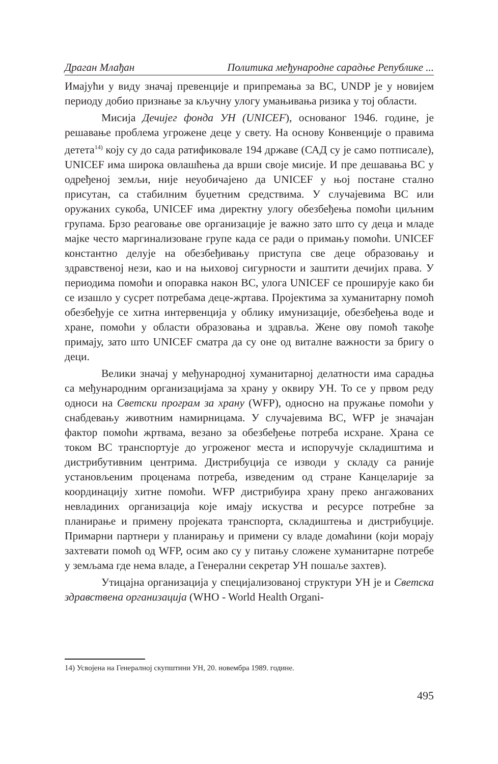Драган Млађан Политика међународне сарадње Републике ...
Имајући у виду значај превенције и припремања за ВС, UNDP је у новијем периоду добио признање за кључну улогу умањивања ризика у тој области.
Мисија Дечијег фонда УН (UNICEF), основаног 1946. године, је решавање проблема угрожене деце у свету. На основу Конвенције о правима детета<sup>14)</sup> коју су до сада ратификовале 194 државе (САД су је само потписале), UNICEF има широка овлашћења да врши своје мисије. И пре дешавања ВС у одређеној земљи, није неуобичајено да UNICEF у њој постане стално присутан, са стабилним буџетним средствима. У случајевима ВС или оружаних сукоба, UNICEF има директну улогу обезбеђења помоћи циљним групама. Брзо реаговање ове организације је важно зато што су деца и младе мајке често маргинализоване групе када се ради о примању помоћи. UNICEF константно делује на обезбеђивању приступа све деце образовању и здравственој нези, као и на њиховој сигурности и заштити дечијих права. У периодима помоћи и опоравка након ВС, улога UNICEF се проширује како би се изашло у сусрет потребама деце-жртава. Пројектима за хуманитарну помоћ обезбеђује се хитна интервенција у облику имунизације, обезбеђења воде и хране, помоћи у области образовања и здравља. Жене ову помоћ такође примају, зато што UNICEF сматра да су оне од виталне важности за бригу о деци.
Велики значај у међународној хуманитарној делатности има сарадња са међународним организацијама за храну у оквиру УН. То се у првом реду односи на Светски програм за храну (WFP), односно на пружање помоћи у снабдевању животним намирницама. У случајевима ВС, WFP је значајан фактор помоћи жртвама, везано за обезбеђење потреба исхране. Храна се током ВС транспортује до угроженог места и испоручује складиштима и дистрибутивним центрима. Дистрибуција се изводи у складу са раније установљеним проценама потреба, изведеним од стране Канцеларије за координацију хитне помоћи. WFP дистрибуира храну преко ангажованих невладиних организација које имају искуства и ресурсе потребне за планирање и примену пројеката транспорта, складиштења и дистрибуције. Примарни партнери у планирању и примени су владе домаћини (који морају захтевати помоћ од WFP, осим ако су у питању сложене хуманитарне потребе у земљама где нема владе, а Генерални секретар УН пошаље захтев).
Утицајна организација у специјализованој структури УН је и Светска здравствена организација (WHO - World Health Organi-
14) Усвојена на Генералној скупштини УН, 20. новембра 1989. године.
495